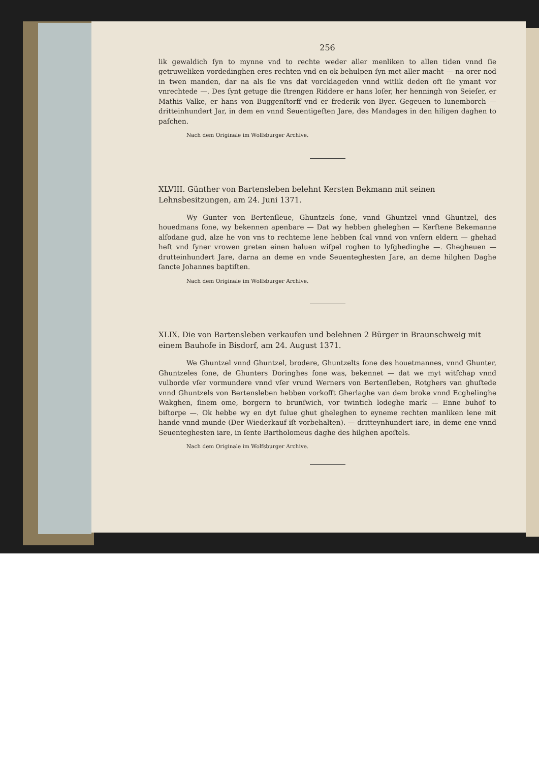256
lik gewaldich ſyn to mynne vnd to rechte weder aller menliken to allen tiden vnnd ſie getruweliken vordedinghen eres rechten vnd en ok behulpen ſyn met aller macht — na orer nod in twen manden, dar na als ſie vns dat vorcklageden vnnd witlik deden oft ſie ymant vor vnrechtede —. Des ſynt getuge die ſtrengen Riddere er hans loſer, her henningh von Seieſer, er Mathis Valke, er hans von Buggenſtorff vnd er frederik von Byer. Gegeuen to lunemborch — dritteinhundert Jar, in dem en vnnd Seuentigeſten Jare, des Mandages in den hiligen daghen to paſchen.
Nach dem Originale im Wolfsburger Archive.
XLVIII. Günther von Bartensleben belehnt Kersten Bekmann mit seinen Lehnsbesitzungen, am 24. Juni 1371.
Wy Gunter von Bertenſleue, Ghuntzels ſone, vnnd Ghuntzel vnnd Ghuntzel, des houedmans ſone, wy bekennen apenbare — Dat wy hebben gheleghen — Kerſtene Bekemanne alſodane gud, alze he von vns to rechteme lene hebben ſcal vnnd von vnſern eldern — ghehad heſt vnd ſyner vrowen greten einen haluen wiſpel roghen to lyſghedinghe —. Ghegheuen — drutteinhundert Jare, darna an deme en vnde Seuenteghesten Jare, an deme hilghen Daghe ſancte Johannes baptiſten.
Nach dem Originale im Wolfsburger Archive.
XLIX. Die von Bartensleben verkaufen und belehnen 2 Bürger in Braunschweig mit einem Bauhofe in Bisdorf, am 24. August 1371.
We Ghuntzel vnnd Ghuntzel, brodere, Ghuntzelts ſone des houetmannes, vnnd Ghunter, Ghuntzeles ſone, de Ghunters Doringhes ſone was, bekennet — dat we myt witſchap vnnd vulborde vſer vormundere vnnd vſer vrund Werners von Bertenſleben, Rotghers van ghuſtede vnnd Ghuntzels von Bertensleben hebben vorkofft Gherlaghe van dem broke vnnd Ecghelinghe Wakghen, ſinem ome, borgern to brunſwich, vor twintich lodeghe mark — Enne buhof to biſtorpe —. Ok hebbe wy en dyt ſulue ghut gheleghen to eyneme rechten manliken lene mit hande vnnd munde (Der Wiederkauf iſt vorbehalten). — dritteynhundert iare, in deme ene vnnd Seuenteghesten iare, in ſente Bartholomeus daghe des hilghen apoſtels.
Nach dem Originale im Wolfsburger Archive.